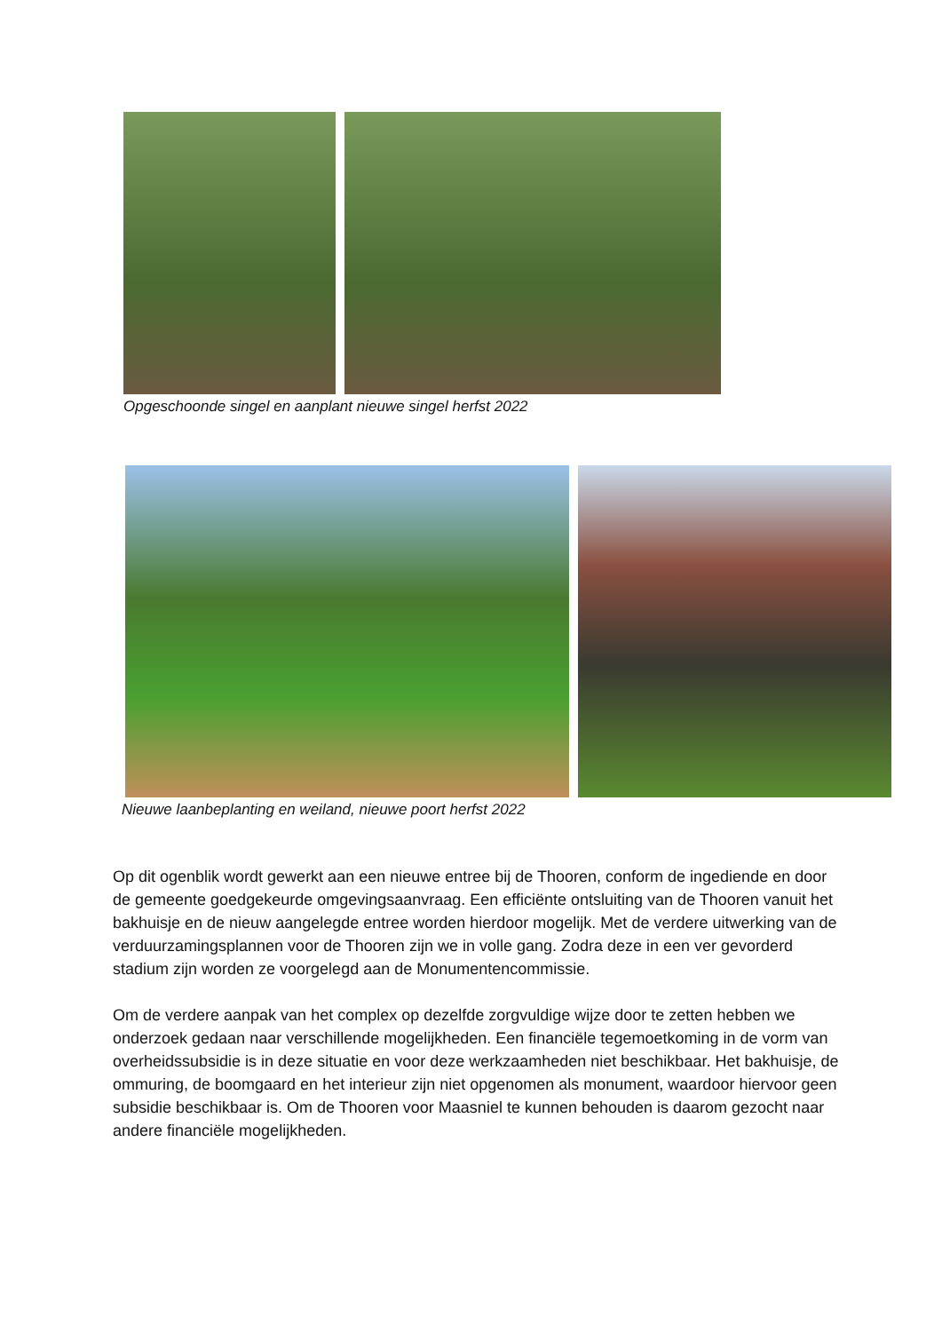Opgeschoonde singel en aanplant nieuwe singel herfst 2022
Nieuwe laanbeplanting en weiland, nieuwe poort herfst 2022
Op dit ogenblik wordt gewerkt aan een nieuwe entree bij de Thooren, conform de ingediende en door de gemeente goedgekeurde omgevingsaanvraag. Een efficiënte ontsluiting van de Thooren vanuit het bakhuisje en de nieuw aangelegde entree worden hierdoor mogelijk. Met de verdere uitwerking van de verduurzamingsplannen voor de Thooren zijn we in volle gang. Zodra deze in een ver gevorderd stadium zijn worden ze voorgelegd aan de Monumentencommissie.
Om de verdere aanpak van het complex op dezelfde zorgvuldige wijze door te zetten hebben we onderzoek gedaan naar verschillende mogelijkheden. Een financiële tegemoetkoming in de vorm van overheidssubsidie is in deze situatie en voor deze werkzaamheden niet beschikbaar. Het bakhuisje, de ommuring, de boomgaard en het interieur zijn niet opgenomen als monument, waardoor hiervoor geen subsidie beschikbaar is. Om de Thooren voor Maasniel te kunnen behouden is daarom gezocht naar andere financiële mogelijkheden.